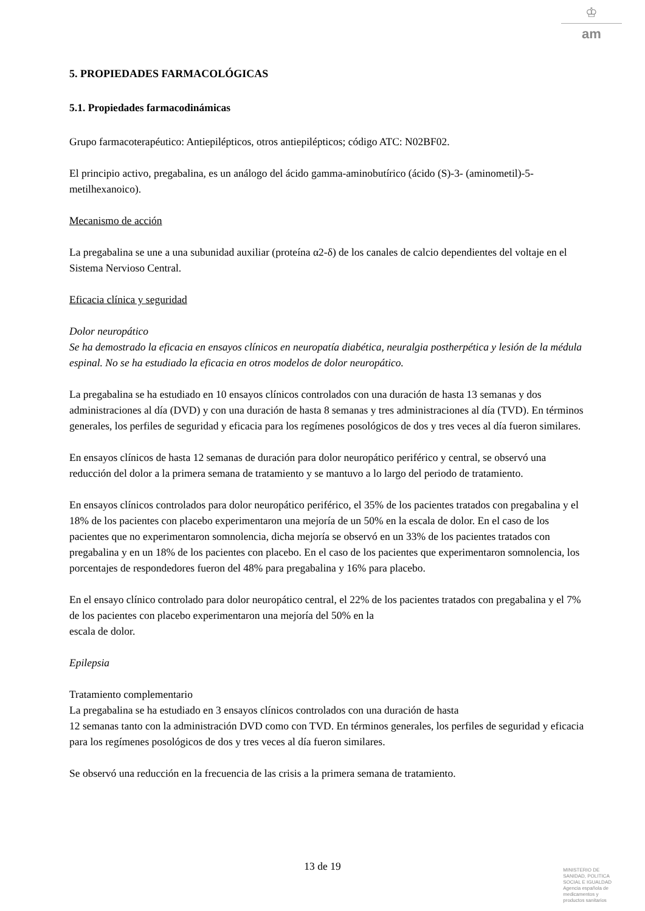♔
am
5. PROPIEDADES FARMACOLÓGICAS
5.1. Propiedades farmacodinámicas
Grupo farmacoterapéutico: Antiepilépticos, otros antiepilépticos; código ATC: N02BF02.
El principio activo, pregabalina, es un análogo del ácido gamma-aminobutírico (ácido (S)-3- (aminometil)-5-metilhexanoico).
Mecanismo de acción
La pregabalina se une a una subunidad auxiliar (proteína α2-δ) de los canales de calcio dependientes del voltaje en el Sistema Nervioso Central.
Eficacia clínica y seguridad
Dolor neuropático
Se ha demostrado la eficacia en ensayos clínicos en neuropatía diabética, neuralgia postherpética y lesión de la médula espinal. No se ha estudiado la eficacia en otros modelos de dolor neuropático.
La pregabalina se ha estudiado en 10 ensayos clínicos controlados con una duración de hasta 13 semanas y dos administraciones al día (DVD) y con una duración de hasta 8 semanas y tres administraciones al día (TVD). En términos generales, los perfiles de seguridad y eficacia para los regímenes posológicos de dos y tres veces al día fueron similares.
En ensayos clínicos de hasta 12 semanas de duración para dolor neuropático periférico y central, se observó una reducción del dolor a la primera semana de tratamiento y se mantuvo a lo largo del periodo de tratamiento.
En ensayos clínicos controlados para dolor neuropático periférico, el 35% de los pacientes tratados con pregabalina y el 18% de los pacientes con placebo experimentaron una mejoría de un 50% en la escala de dolor. En el caso de los pacientes que no experimentaron somnolencia, dicha mejoría se observó en un 33% de los pacientes tratados con pregabalina y en un 18% de los pacientes con placebo. En el caso de los pacientes que experimentaron somnolencia, los porcentajes de respondedores fueron del 48% para pregabalina y 16% para placebo.
En el ensayo clínico controlado para dolor neuropático central, el 22% de los pacientes tratados con pregabalina y el 7% de los pacientes con placebo experimentaron una mejoría del 50% en la
escala de dolor.
Epilepsia
Tratamiento complementario
La pregabalina se ha estudiado en 3 ensayos clínicos controlados con una duración de hasta
12 semanas tanto con la administración DVD como con TVD. En términos generales, los perfiles de seguridad y eficacia para los regímenes posológicos de dos y tres veces al día fueron similares.
Se observó una reducción en la frecuencia de las crisis a la primera semana de tratamiento.
13 de 19
MINISTERIO DE
SANIDAD, POLITICA
SOCIAL E IGUALDAD
Agencia española de
medicamentos y
productos sanitarios